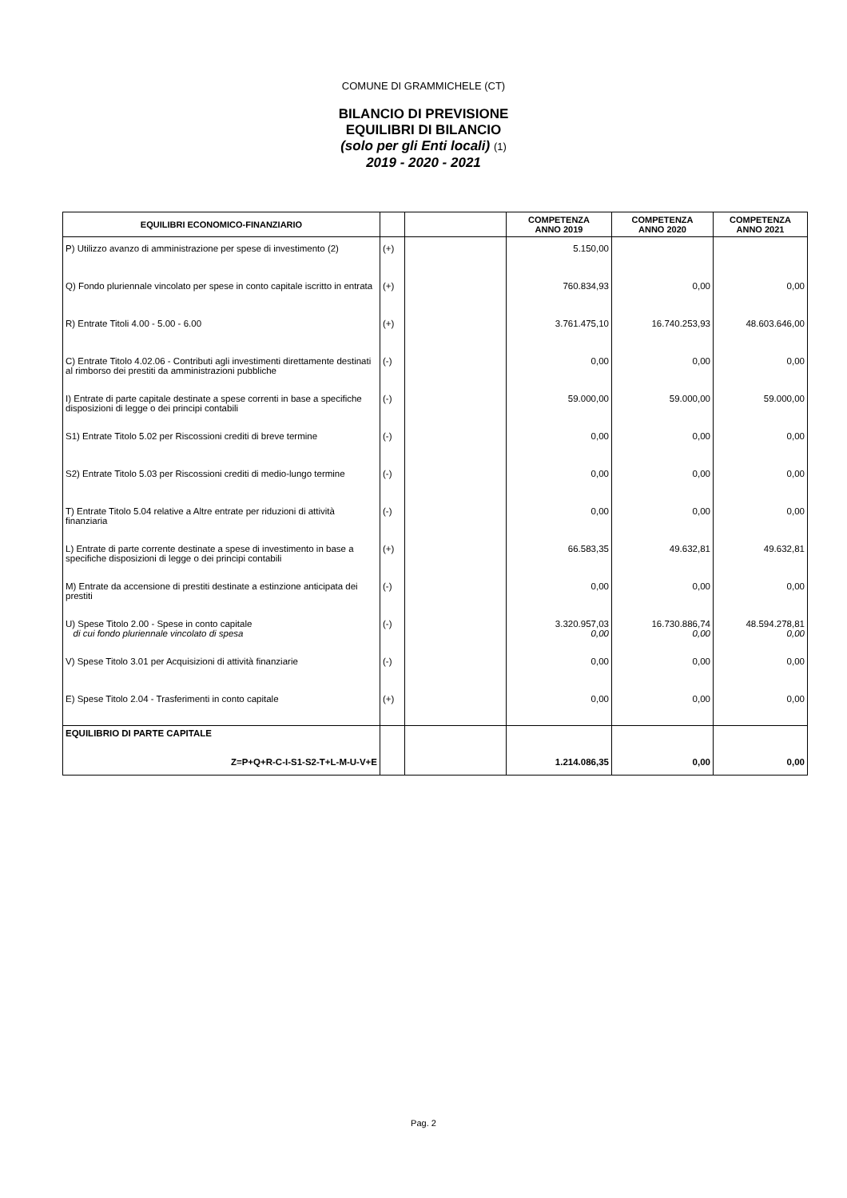COMUNE DI GRAMMICHELE (CT)
BILANCIO DI PREVISIONE
EQUILIBRI DI BILANCIO
(solo per gli Enti locali) (1)
2019 - 2020 - 2021
| EQUILIBRI ECONOMICO-FINANZIARIO | | | COMPETENZA ANNO 2019 | COMPETENZA ANNO 2020 | COMPETENZA ANNO 2021 |
| --- | --- | --- | --- | --- | --- |
| P) Utilizzo avanzo di amministrazione per spese di investimento (2) | (+) | | 5.150,00 | | |
| Q) Fondo pluriennale vincolato per spese in conto capitale iscritto in entrata | (+) | | 760.834,93 | 0,00 | 0,00 |
| R) Entrate Titoli 4.00 - 5.00 - 6.00 | (+) | | 3.761.475,10 | 16.740.253,93 | 48.603.646,00 |
| C) Entrate Titolo 4.02.06 - Contributi agli investimenti direttamente destinati al rimborso dei prestiti da amministrazioni pubbliche | (-) | | 0,00 | 0,00 | 0,00 |
| I) Entrate di parte capitale destinate a spese correnti in base a specifiche disposizioni di legge o dei principi contabili | (-) | | 59.000,00 | 59.000,00 | 59.000,00 |
| S1) Entrate Titolo 5.02 per Riscossioni crediti di breve termine | (-) | | 0,00 | 0,00 | 0,00 |
| S2) Entrate Titolo 5.03 per Riscossioni crediti di medio-lungo termine | (-) | | 0,00 | 0,00 | 0,00 |
| T) Entrate Titolo 5.04 relative a Altre entrate per riduzioni di attività finanziaria | (-) | | 0,00 | 0,00 | 0,00 |
| L) Entrate di parte corrente destinate a spese di investimento in base a specifiche disposizioni di legge o dei principi contabili | (+) | | 66.583,35 | 49.632,81 | 49.632,81 |
| M) Entrate da accensione di prestiti destinate a estinzione anticipata dei prestiti | (-) | | 0,00 | 0,00 | 0,00 |
| U) Spese Titolo 2.00 - Spese in conto capitale di cui fondo pluriennale vincolato di spesa | (-) | | 3.320.957,03 0,00 | 16.730.886,74 0,00 | 48.594.278,81 0,00 |
| V) Spese Titolo 3.01 per Acquisizioni di attività finanziarie | (-) | | 0,00 | 0,00 | 0,00 |
| E) Spese Titolo 2.04 - Trasferimenti in conto capitale | (+) | | 0,00 | 0,00 | 0,00 |
| EQUILIBRIO DI PARTE CAPITALE | | | | | |
| Z=P+Q+R-C-I-S1-S2-T+L-M-U-V+E | | | 1.214.086,35 | 0,00 | 0,00 |
Pag. 2